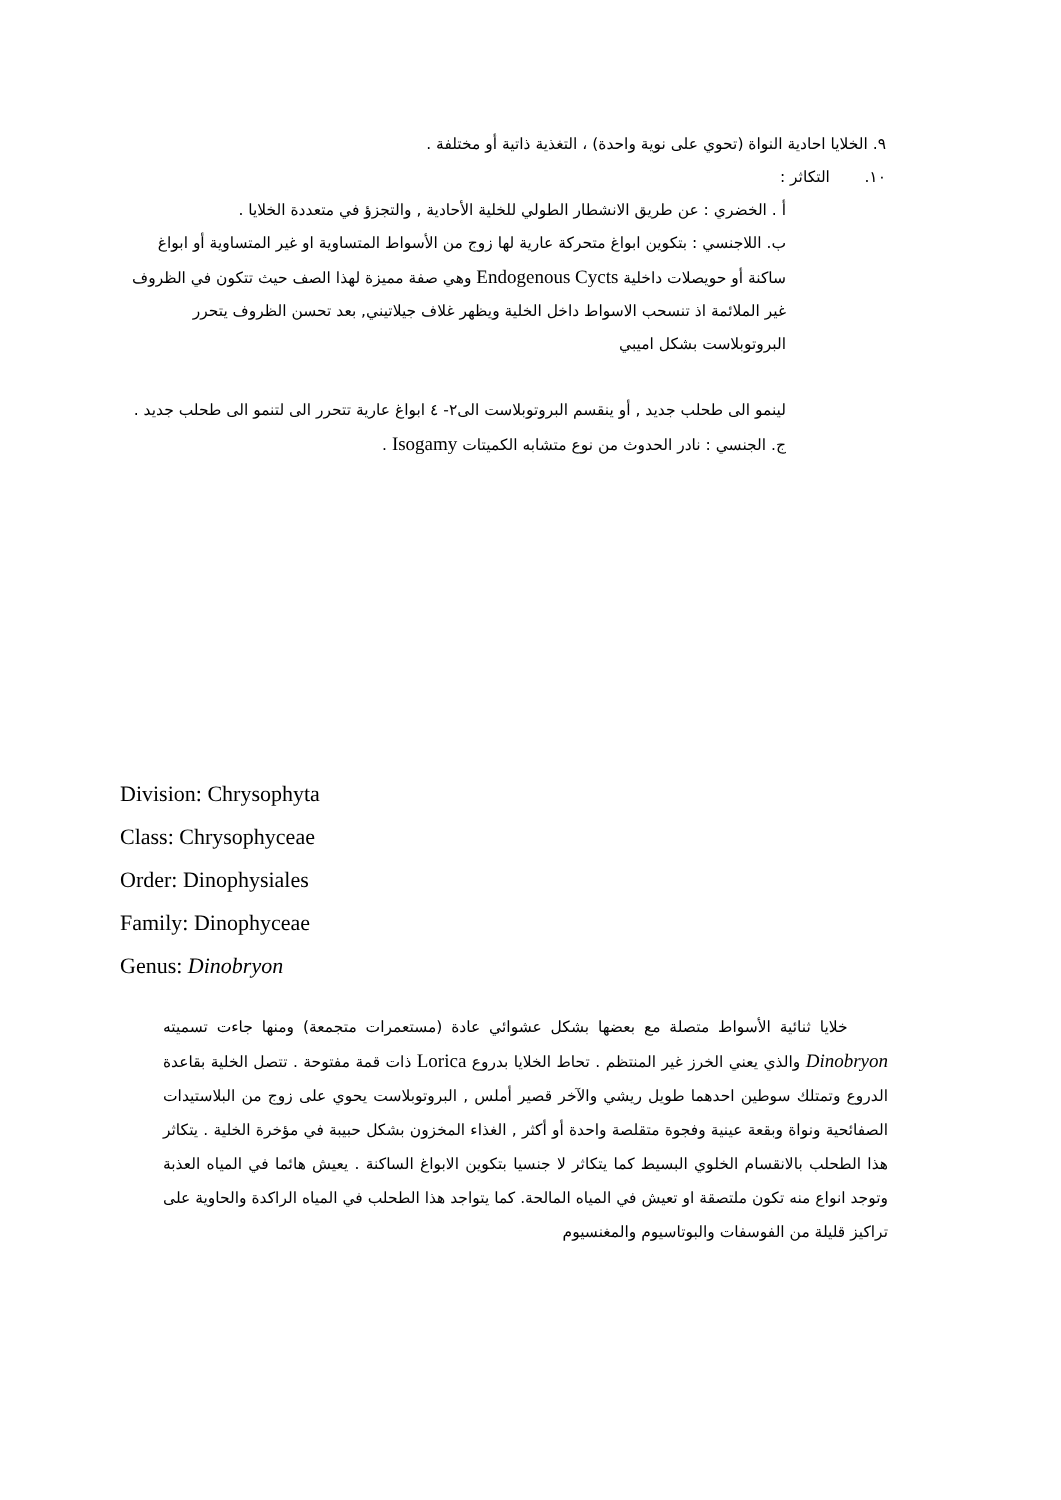٩. الخلايا احادية النواة (تحوي على نوية واحدة) ، التغذية ذاتية أو مختلفة .
١٠. التكاثر :
أ . الخضري : عن طريق الانشطار الطولي للخلية الأحادية , والتجزؤ في متعددة الخلايا .
ب. اللاجنسي : بتكوين ابواغ متحركة عارية لها زوج من الأسواط المتساوية او غير المتساوية أو ابواغ ساكنة أو حويصلات داخلية Endogenous Cycts وهي صفة مميزة لهذا الصف حيث تتكون في الظروف غير الملائمة اذ تنسحب الاسواط داخل الخلية ويظهر غلاف جيلاتيني, بعد تحسن الظروف يتحرر البروتوبلاست بشكل اميبي
لينمو الى طحلب جديد , أو ينقسم البروتوبلاست الى٢- ٤ ابواغ عارية تتحرر الى لتنمو الى طحلب جديد .
ج. الجنسي : نادر الحدوث من نوع متشابه الكميتات Isogamy .
Division: Chrysophyta
Class: Chrysophyceae
Order: Dinophysiales
Family: Dinophyceae
Genus: Dinobryon
خلايا ثنائية الأسواط متصلة مع بعضها بشكل عشوائي عادة (مستعمرات متجمعة) ومنها جاءت تسميته Dinobryon والذي يعني الخرز غير المنتظم . تحاط الخلايا بدروع Lorica ذات قمة مفتوحة . تتصل الخلية بقاعدة الدروع وتمتلك سوطين احدهما طويل ريشي والآخر قصير أملس , البروتوبلاست يحوي على زوج من البلاستيدات الصفائحية ونواة وبقعة عينية وفجوة متقلصة واحدة أو أكثر , الغذاء المخزون بشكل حبيبة في مؤخرة الخلية . يتكاثر هذا الطحلب بالانقسام الخلوي البسيط كما يتكاثر لا جنسيا بتكوين الابواغ الساكنة . يعيش هائما في المياه العذبة وتوجد انواع منه تكون ملتصقة او تعيش في المياه المالحة. كما يتواجد هذا الطحلب في المياه الراكدة والحاوية على تراكيز قليلة من الفوسفات والبوتاسيوم والمغنسيوم